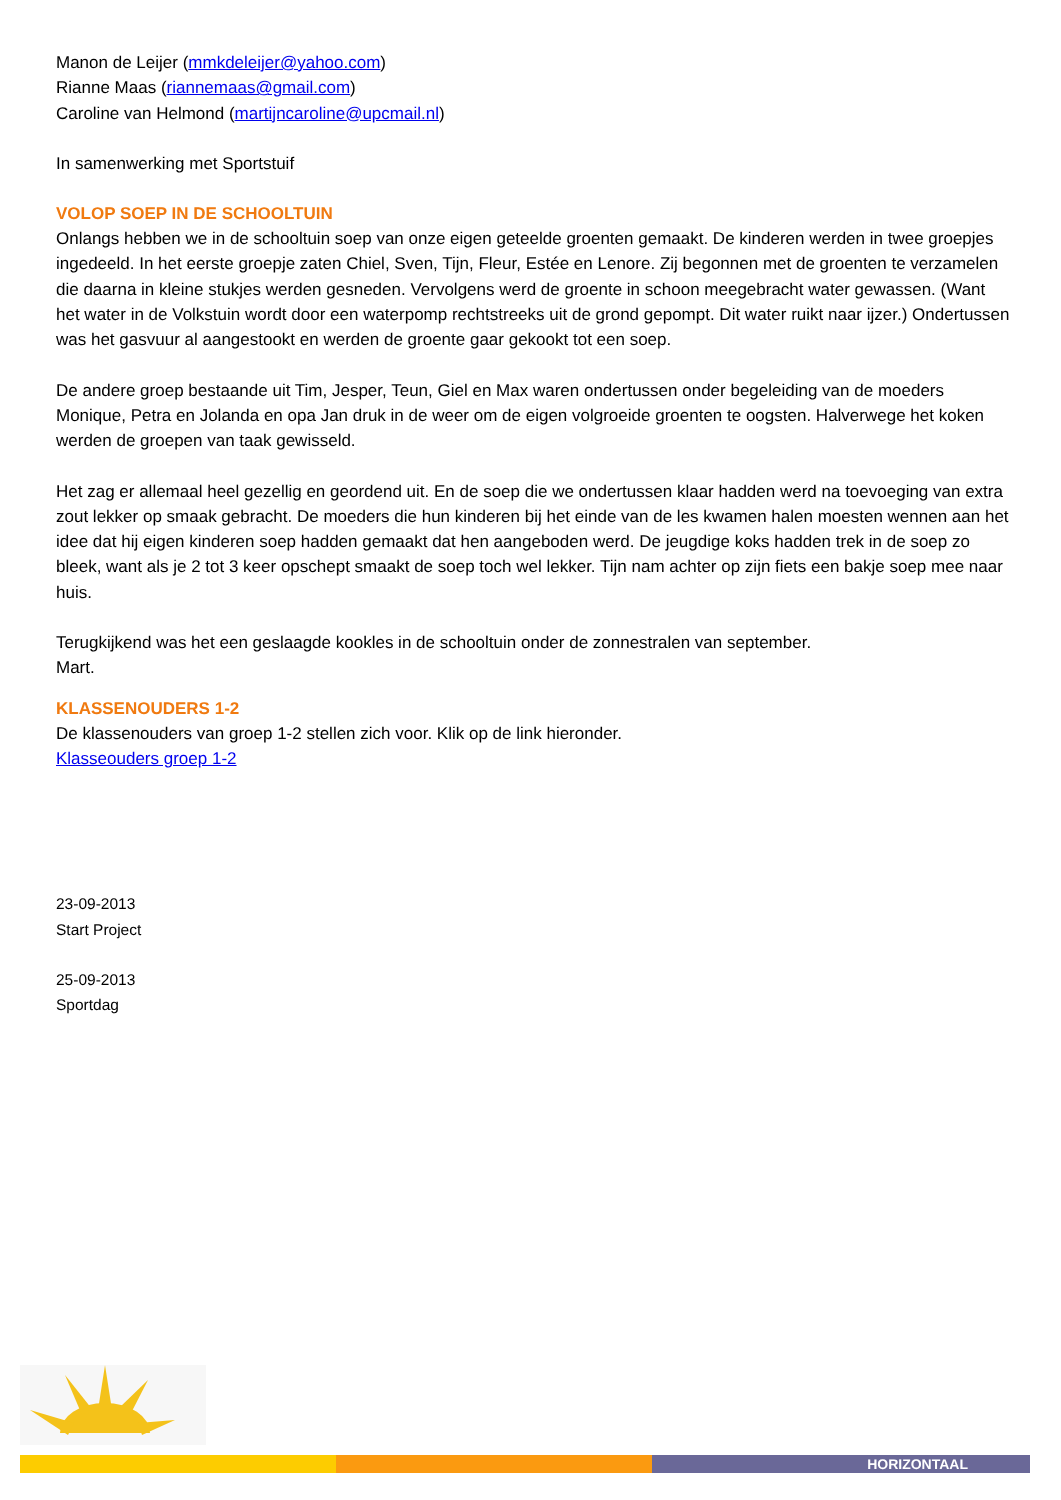Manon de Leijer (mmkdeleijer@yahoo.com)
Rianne Maas (riannemaas@gmail.com)
Caroline van Helmond (martijncaroline@upcmail.nl)
In samenwerking met Sportstuif
VOLOP SOEP IN DE SCHOOLTUIN
Onlangs hebben we in de schooltuin soep van onze eigen geteelde groenten gemaakt. De kinderen werden in twee groepjes ingedeeld. In het eerste groepje zaten Chiel, Sven, Tijn, Fleur, Estée en Lenore. Zij begonnen met de groenten te verzamelen die daarna in kleine stukjes werden gesneden. Vervolgens werd de groente in schoon meegebracht water gewassen. (Want het water in de Volkstuin wordt door een waterpomp rechtstreeks uit de grond gepompt. Dit water ruikt naar ijzer.) Ondertussen was het gasvuur al aangestookt en werden de groente gaar gekookt tot een soep.
De andere groep bestaande uit Tim, Jesper, Teun, Giel en Max waren ondertussen onder begeleiding van de moeders Monique, Petra en Jolanda en opa Jan druk in de weer om de eigen volgroeide groenten te oogsten. Halverwege het koken werden de groepen van taak gewisseld.
Het zag er allemaal heel gezellig en geordend uit. En de soep die we ondertussen klaar hadden werd na toevoeging van extra zout lekker op smaak gebracht. De moeders die hun kinderen bij het einde van de les kwamen halen moesten wennen aan het idee dat hij eigen kinderen soep hadden gemaakt dat hen aangeboden werd. De jeugdige koks hadden trek in de soep zo bleek, want als je 2 tot 3 keer opschept smaakt de soep toch wel lekker. Tijn nam achter op zijn fiets een bakje soep mee naar huis.
Terugkijkend was het een geslaagde kookles in de schooltuin onder de zonnestralen van september.
Mart.
KLASSENOUDERS 1-2
De klassenouders van groep 1-2 stellen zich voor. Klik op de link hieronder.
Klasseouders groep 1-2
23-09-2013
Start Project
25-09-2013
Sportdag
HORIZONTAAL